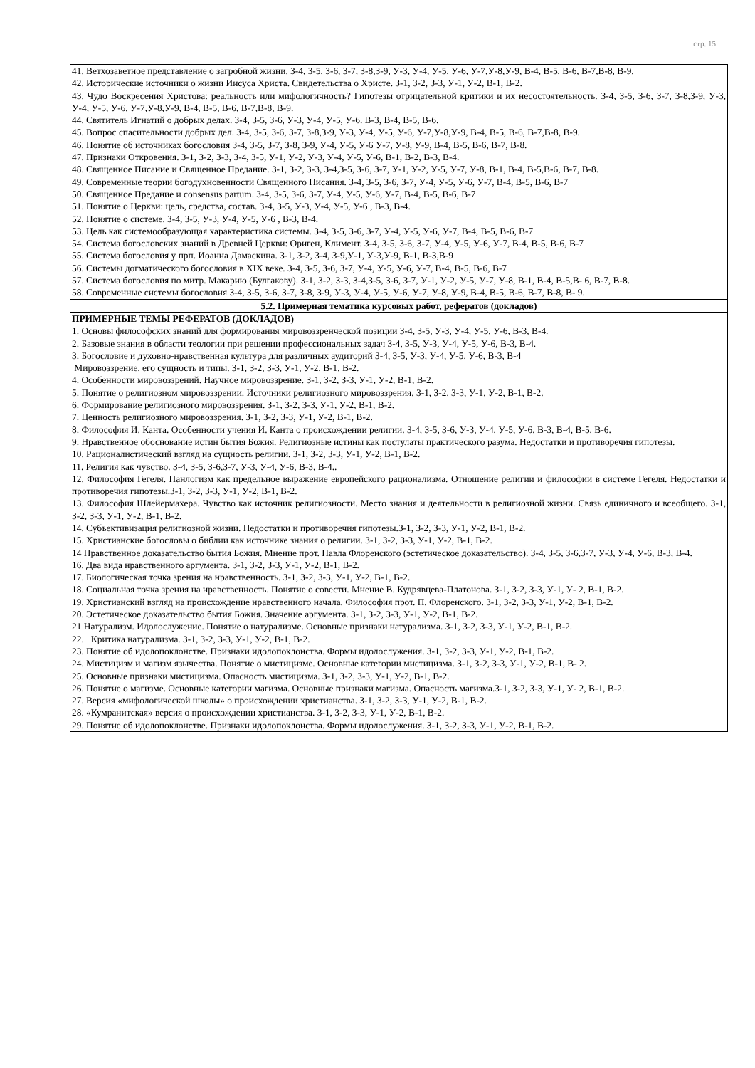стр. 15
| 41. Ветхозаветное представление о загробной жизни. З-4, З-5, З-6, З-7, З-8,З-9, У-3, У-4, У-5, У-6, У-7,У-8,У-9, В-4, В-5, В-6, В-7,В-8, В-9. 42. Исторические источники о жизни Иисуса Христа. Свидетельства о Христе. З-1, З-2, З-3, У-1, У-2, В-1, В-2. 43. Чудо Воскресения Христова: реальность или мифологичность? Гипотезы отрицательной критики и их несостоятельность. З-4, З-5, З-6, З-7, З-8,З-9, У-3, У-4, У-5, У-6, У-7,У-8,У-9, В-4, В-5, В-6, В-7,В-8, В-9. 44. Святитель Игнатий о добрых делах. З-4, З-5, З-6, У-3, У-4, У-5, У-6. В-3, В-4, В-5, В-6. 45. Вопрос спасительности добрых дел. З-4, З-5, З-6, З-7, З-8,З-9, У-3, У-4, У-5, У-6, У-7,У-8,У-9, В-4, В-5, В-6, В-7,В-8, В-9. 46. Понятие об источниках богословия З-4, З-5, З-7, З-8, З-9, У-4, У-5, У-6 У-7, У-8, У-9, В-4, В-5, В-6, В-7, В-8. 47. Признаки Откровения. З-1, З-2, З-3, З-4, З-5, У-1, У-2, У-3, У-4, У-5, У-6, В-1, В-2, В-3, В-4. 48. Священное Писание и Священное Предание. З-1, З-2, З-3, З-4,З-5, З-6, З-7, У-1, У-2, У-5, У-7, У-8, В-1, В-4, В-5,В-6, В-7, В-8. 49. Современные теории богодухновенности Священного Писания. З-4, З-5, З-6, З-7, У-4, У-5, У-6, У-7, В-4, В-5, В-6, В-7 50. Священное Предание и consensus partum. З-4, З-5, З-6, З-7, У-4, У-5, У-6, У-7, В-4, В-5, В-6, В-7 51. Понятие о Церкви: цель, средства, состав. З-4, З-5, У-3, У-4, У-5, У-6 , В-3, В-4. 52. Понятие о системе. З-4, З-5, У-3, У-4, У-5, У-6 , В-3, В-4. 53. Цель как системообразующая характеристика системы. З-4, З-5, З-6, З-7, У-4, У-5, У-6, У-7, В-4, В-5, В-6, В-7 54. Система богословских знаний в Древней Церкви: Ориген, Климент. З-4, З-5, З-6, З-7, У-4, У-5, У-6, У-7, В-4, В-5, В-6, В-7 55. Система богословия у прп. Иоанна Дамаскина. З-1, З-2, З-4, З-9,У-1, У-3,У-9, В-1, В-3,В-9 56. Системы догматического богословия в XIX веке. З-4, З-5, З-6, З-7, У-4, У-5, У-6, У-7, В-4, В-5, В-6, В-7 57. Система богословия по митр. Макарию (Булгакову). З-1, З-2, З-3, З-4,З-5, З-6, З-7, У-1, У-2, У-5, У-7, У-8, В-1, В-4, В-5,В- 6, В-7, В-8. 58. Современные системы богословия З-4, З-5, З-6, З-7, З-8, З-9, У-3, У-4, У-5, У-6, У-7, У-8, У-9, В-4, В-5, В-6, В-7, В-8, В- 9. |
| 5.2. Примерная тематика курсовых работ, рефератов (докладов) |
| ПРИМЕРНЫЕ ТЕМЫ РЕФЕРАТОВ (ДОКЛАДОВ) 1. Основы философских знаний для формирования мировоззренческой позиции З-4, З-5, У-3, У-4, У-5, У-6, В-3, В-4. 2. Базовые знания в области теологии при решении профессиональных задач З-4, З-5, У-3, У-4, У-5, У-6, В-3, В-4. 3. Богословие и духовно-нравственная культура для различных аудиторий З-4, З-5, У-3, У-4, У-5, У-6, В-3, В-4 Мировоззрение, его сущность и типы. З-1, З-2, З-3, У-1, У-2, В-1, В-2. 4. Особенности мировоззрений. Научное мировоззрение. З-1, З-2, З-3, У-1, У-2, В-1, В-2. 5. Понятие о религиозном мировоззрении. Источники религиозного мировоззрения. З-1, З-2, З-3, У-1, У-2, В-1, В-2. 6. Формирование религиозного мировоззрения. З-1, З-2, З-3, У-1, У-2, В-1, В-2. 7. Ценность религиозного мировоззрения. З-1, З-2, З-3, У-1, У-2, В-1, В-2. 8. Философия И. Канта. Особенности учения И. Канта о происхождении религии. З-4, З-5, З-6, У-3, У-4, У-5, У-6. В-3, В-4, В-5, В-6. 9. Нравственное обоснование истин бытия Божия. Религиозные истины как постулаты практического разума. Недостатки и противоречия гипотезы. 10. Рационалистический взгляд на сущность религии. З-1, З-2, З-3, У-1, У-2, В-1, В-2. 11. Религия как чувство. З-4, З-5, З-6,З-7, У-3, У-4, У-6, В-3, В-4.. 12. Философия Гегеля. Панлогизм как предельное выражение европейского рационализма. Отношение религии и философии в системе Гегеля. Недостатки и противоречия гипотезы.З-1, З-2, З-3, У-1, У-2, В-1, В-2. 13. Философия Шлейермахера. Чувство как источник религиозности. Место знания и деятельности в религиозной жизни. Связь единичного и всеобщего. З-1, З-2, З-3, У-1, У-2, В-1, В-2. 14. Субъективизация религиозной жизни. Недостатки и противоречия гипотезы.З-1, З-2, З-3, У-1, У-2, В-1, В-2. 15. Христианские богословы о библии как источнике знания о религии. З-1, З-2, З-3, У-1, У-2, В-1, В-2. 14 Нравственное доказательство бытия Божия. Мнение прот. Павла Флоренского (эстетическое доказательство). З-4, З-5, З-6,З-7, У-3, У-4, У-6, В-3, В-4. 16. Два вида нравственного аргумента. З-1, З-2, З-3, У-1, У-2, В-1, В-2. 17. Биологическая точка зрения на нравственность. З-1, З-2, З-3, У-1, У-2, В-1, В-2. 18. Социальная точка зрения на нравственность. Понятие о совести. Мнение В. Кудрявцева-Платонова. З-1, З-2, З-3, У-1, У- 2, В-1, В-2. 19. Христианский взгляд на происхождение нравственного начала. Философия прот. П. Флоренского. З-1, З-2, З-3, У-1, У-2, В-1, В-2. 20. Эстетическое доказательство бытия Божия. Значение аргумента. З-1, З-2, З-3, У-1, У-2, В-1, В-2. 21 Натурализм. Идолослужение. Понятие о натурализме. Основные признаки натурализма. З-1, З-2, З-3, У-1, У-2, В-1, В-2. 22. Критика натурализма. З-1, З-2, З-3, У-1, У-2, В-1, В-2. 23. Понятие об идолопоклонстве. Признаки идолопоклонства. Формы идолослужения. З-1, З-2, З-3, У-1, У-2, В-1, В-2. 24. Мистицизм и магизм язычества. Понятие о мистицизме. Основные категории мистицизма. З-1, З-2, З-3, У-1, У-2, В-1, В- 2. 25. Основные признаки мистицизма. Опасность мистицизма. З-1, З-2, З-3, У-1, У-2, В-1, В-2. 26. Понятие о магизме. Основные категории магизма. Основные признаки магизма. Опасность магизма.З-1, З-2, З-3, У-1, У- 2, В-1, В-2. 27. Версия «мифологической школы» о происхождении христианства. З-1, З-2, З-3, У-1, У-2, В-1, В-2. 28. «Кумранитская» версия о происхождении христианства. З-1, З-2, З-3, У-1, У-2, В-1, В-2. 29. Понятие об идолопоклонстве. Признаки идолопоклонства. Формы идолослужения. З-1, З-2, З-3, У-1, У-2, В-1, В-2. |